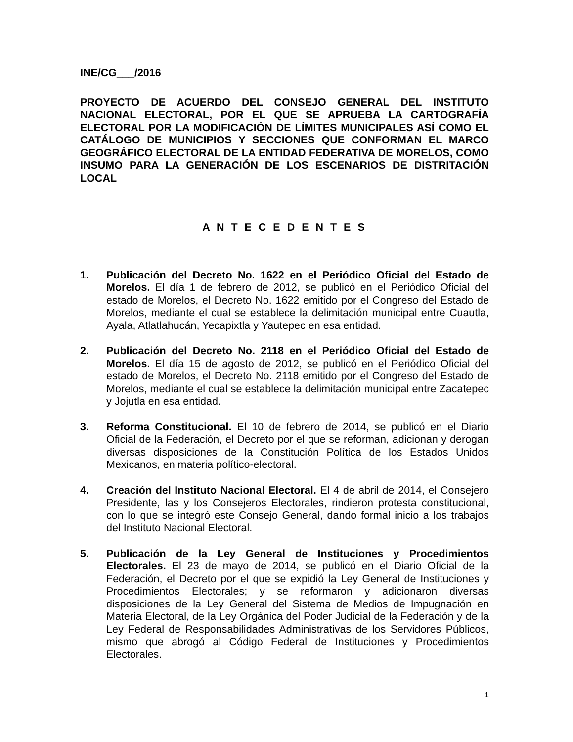INE/CG___/2016
PROYECTO DE ACUERDO DEL CONSEJO GENERAL DEL INSTITUTO NACIONAL ELECTORAL, POR EL QUE SE APRUEBA LA CARTOGRAFÍA ELECTORAL POR LA MODIFICACIÓN DE LÍMITES MUNICIPALES ASÍ COMO EL CATÁLOGO DE MUNICIPIOS Y SECCIONES QUE CONFORMAN EL MARCO GEOGRÁFICO ELECTORAL DE LA ENTIDAD FEDERATIVA DE MORELOS, COMO INSUMO PARA LA GENERACIÓN DE LOS ESCENARIOS DE DISTRITACIÓN LOCAL
A N T E C E D E N T E S
1. Publicación del Decreto No. 1622 en el Periódico Oficial del Estado de Morelos. El día 1 de febrero de 2012, se publicó en el Periódico Oficial del estado de Morelos, el Decreto No. 1622 emitido por el Congreso del Estado de Morelos, mediante el cual se establece la delimitación municipal entre Cuautla, Ayala, Atlatlahucán, Yecapixtla y Yautepec en esa entidad.
2. Publicación del Decreto No. 2118 en el Periódico Oficial del Estado de Morelos. El día 15 de agosto de 2012, se publicó en el Periódico Oficial del estado de Morelos, el Decreto No. 2118 emitido por el Congreso del Estado de Morelos, mediante el cual se establece la delimitación municipal entre Zacatepec y Jojutla en esa entidad.
3. Reforma Constitucional. El 10 de febrero de 2014, se publicó en el Diario Oficial de la Federación, el Decreto por el que se reforman, adicionan y derogan diversas disposiciones de la Constitución Política de los Estados Unidos Mexicanos, en materia político-electoral.
4. Creación del Instituto Nacional Electoral. El 4 de abril de 2014, el Consejero Presidente, las y los Consejeros Electorales, rindieron protesta constitucional, con lo que se integró este Consejo General, dando formal inicio a los trabajos del Instituto Nacional Electoral.
5. Publicación de la Ley General de Instituciones y Procedimientos Electorales. El 23 de mayo de 2014, se publicó en el Diario Oficial de la Federación, el Decreto por el que se expidió la Ley General de Instituciones y Procedimientos Electorales; y se reformaron y adicionaron diversas disposiciones de la Ley General del Sistema de Medios de Impugnación en Materia Electoral, de la Ley Orgánica del Poder Judicial de la Federación y de la Ley Federal de Responsabilidades Administrativas de los Servidores Públicos, mismo que abrogó al Código Federal de Instituciones y Procedimientos Electorales.
1